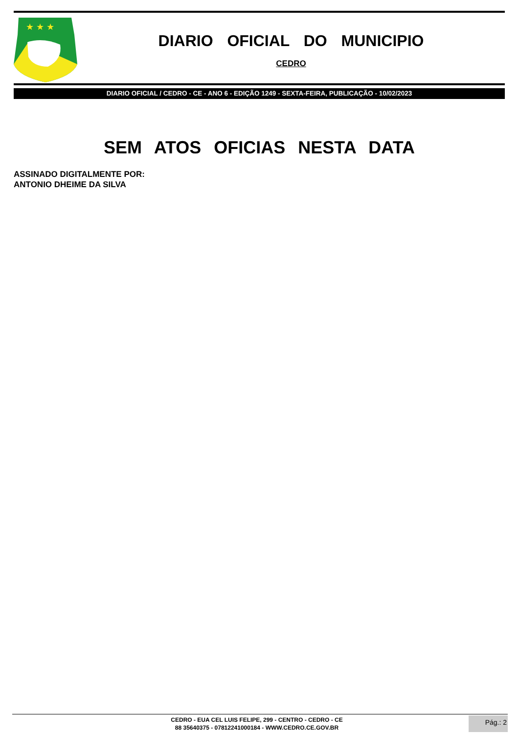★ ★ ★
DIARIO OFICIAL DO MUNICIPIO
CEDRO
DIARIO OFICIAL / CEDRO - CE - ANO 6 - EDIÇÃO 1249 - SEXTA-FEIRA, PUBLICAÇÃO - 10/02/2023
SEM ATOS OFICIAS NESTA DATA
ASSINADO DIGITALMENTE POR:
ANTONIO DHEIME DA SILVA
CEDRO - EUA CEL LUIS FELIPE, 299 - CENTRO - CEDRO - CE
88 35640375 - 07812241000184 - WWW.CEDRO.CE.GOV.BR
Pág.: 2